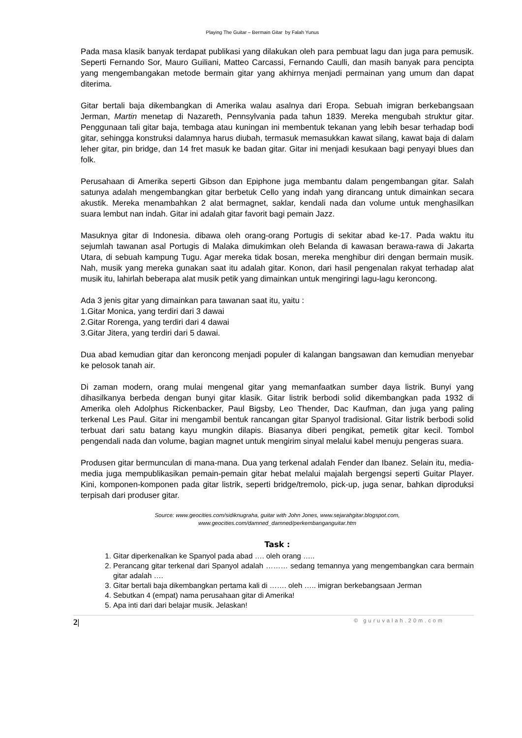Playing The Guitar – Bermain Gitar by Falah Yunus
Pada masa klasik banyak terdapat publikasi yang dilakukan oleh para pembuat lagu dan juga para pemusik. Seperti Fernando Sor, Mauro Guiliani, Matteo Carcassi, Fernando Caulli, dan masih banyak para pencipta yang mengembangakan metode bermain gitar yang akhirnya menjadi permainan yang umum dan dapat diterima.
Gitar bertali baja dikembangkan di Amerika walau asalnya dari Eropa. Sebuah imigran berkebangsaan Jerman, Martin menetap di Nazareth, Pennsylvania pada tahun 1839. Mereka mengubah struktur gitar. Penggunaan tali gitar baja, tembaga atau kuningan ini membentuk tekanan yang lebih besar terhadap bodi gitar, sehingga konstruksi dalamnya harus diubah, termasuk memasukkan kawat silang, kawat baja di dalam leher gitar, pin bridge, dan 14 fret masuk ke badan gitar. Gitar ini menjadi kesukaan bagi penyayi blues dan folk.
Perusahaan di Amerika seperti Gibson dan Epiphone juga membantu dalam pengembangan gitar. Salah satunya adalah mengembangkan gitar berbetuk Cello yang indah yang dirancang untuk dimainkan secara akustik. Mereka menambahkan 2 alat bermagnet, saklar, kendali nada dan volume untuk menghasilkan suara lembut nan indah. Gitar ini adalah gitar favorit bagi pemain Jazz.
Masuknya gitar di Indonesia. dibawa oleh orang-orang Portugis di sekitar abad ke-17. Pada waktu itu sejumlah tawanan asal Portugis di Malaka dimukimkan oleh Belanda di kawasan berawa-rawa di Jakarta Utara, di sebuah kampung Tugu. Agar mereka tidak bosan, mereka menghibur diri dengan bermain musik. Nah, musik yang mereka gunakan saat itu adalah gitar. Konon, dari hasil pengenalan rakyat terhadap alat musik itu, lahirlah beberapa alat musik petik yang dimainkan untuk mengiringi lagu-lagu keroncong.
Ada 3 jenis gitar yang dimainkan para tawanan saat itu, yaitu :
1.Gitar Monica, yang terdiri dari 3 dawai
2.Gitar Rorenga, yang terdiri dari 4 dawai
3.Gitar Jitera, yang terdiri dari 5 dawai.
Dua abad kemudian gitar dan keroncong menjadi populer di kalangan bangsawan dan kemudian menyebar ke pelosok tanah air.
Di zaman modern, orang mulai mengenal gitar yang memanfaatkan sumber daya listrik. Bunyi yang dihasilkanya berbeda dengan bunyi gitar klasik. Gitar listrik berbodi solid dikembangkan pada 1932 di Amerika oleh Adolphus Rickenbacker, Paul Bigsby, Leo Thender, Dac Kaufman, dan juga yang paling terkenal Les Paul. Gitar ini mengambil bentuk rancangan gitar Spanyol tradisional. Gitar listrik berbodi solid terbuat dari satu batang kayu mungkin dilapis. Biasanya diberi pengikat, pemetik gitar kecil. Tombol pengendali nada dan volume, bagian magnet untuk mengirim sinyal melalui kabel menuju pengeras suara.
Produsen gitar bermunculan di mana-mana. Dua yang terkenal adalah Fender dan Ibanez. Selain itu, media-media juga mempublikasikan pemain-pemain gitar hebat melalui majalah bergengsi seperti Guitar Player. Kini, komponen-komponen pada gitar listrik, seperti bridge/tremolo, pick-up, juga senar, bahkan diproduksi terpisah dari produser gitar.
Source: www.geocities.com/sidiknugraha, guitar with John Jones, www.sejarahgitar.blogspot.com,
www.geocities.com/damned_damned/perkembanganguitar.htm
Task :
1. Gitar diperkenalkan ke Spanyol pada abad …. oleh orang …..
2. Perancang gitar terkenal dari Spanyol adalah ……… sedang temannya yang mengembangkan cara bermain gitar adalah ….
3. Gitar bertali baja dikembangkan pertama kali di ……. oleh ….. imigran berkebangsaan Jerman
4. Sebutkan 4 (empat) nama perusahaan gitar di Amerika!
5. Apa inti dari dari belajar musik. Jelaskan!
2| © guruvalah.20m.com